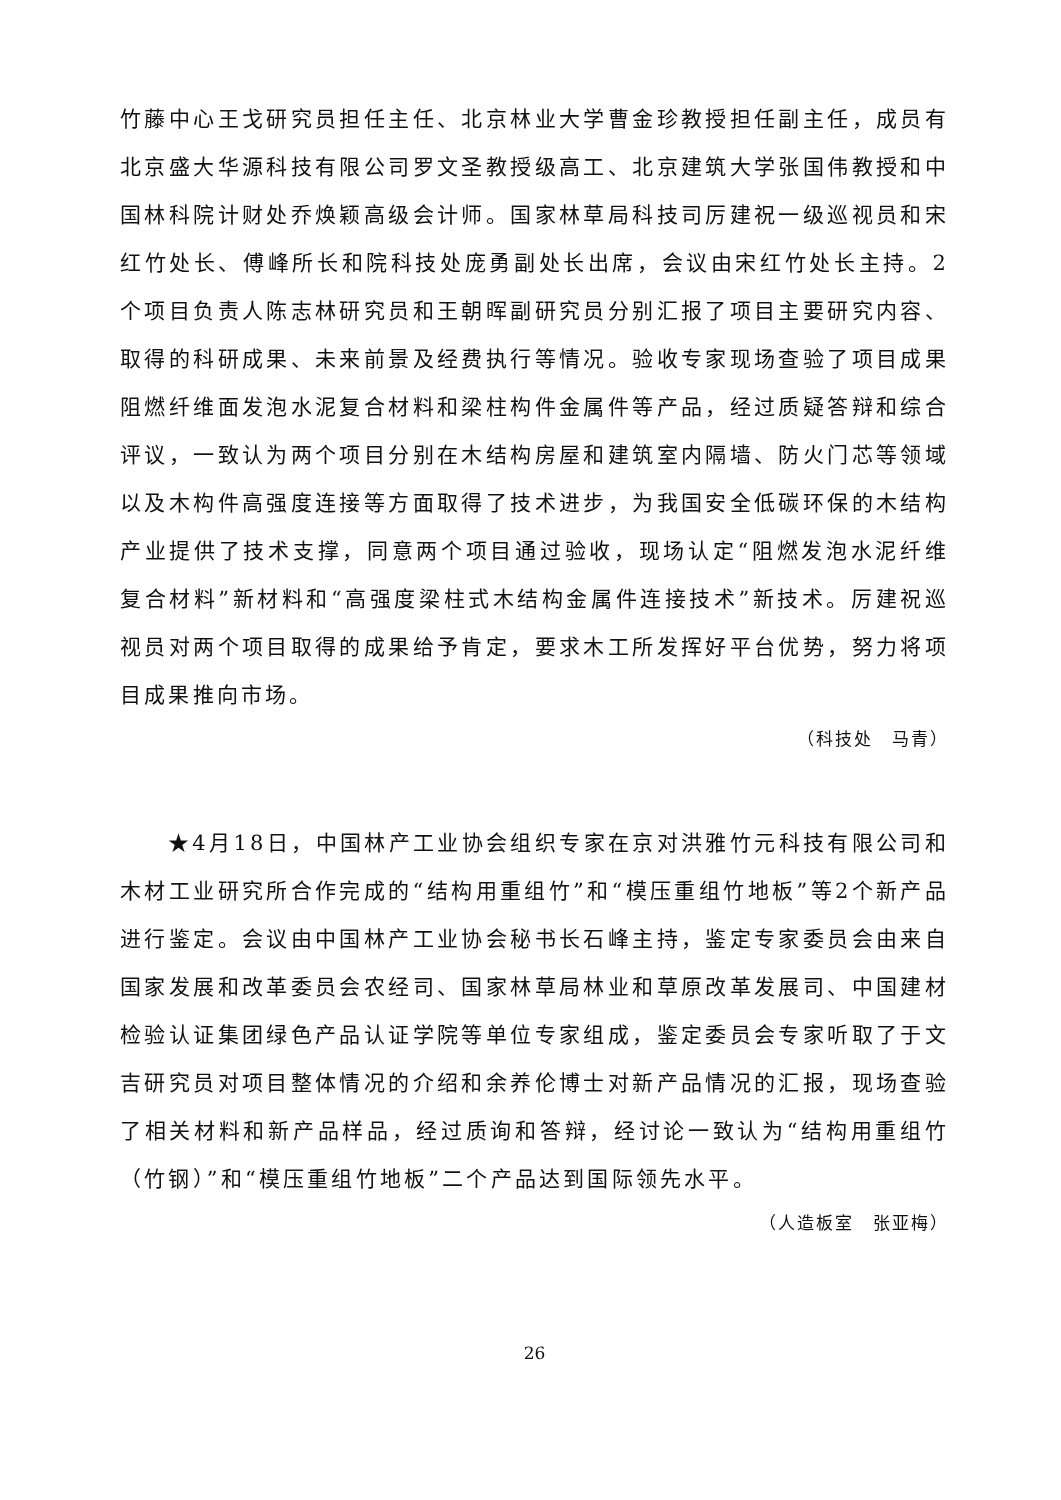竹藤中心王戈研究员担任主任、北京林业大学曹金珍教授担任副主任，成员有北京盛大华源科技有限公司罗文圣教授级高工、北京建筑大学张国伟教授和中国林科院计财处乔焕颖高级会计师。国家林草局科技司厉建祝一级巡视员和宋红竹处长、傅峰所长和院科技处庞勇副处长出席，会议由宋红竹处长主持。2个项目负责人陈志林研究员和王朝晖副研究员分别汇报了项目主要研究内容、取得的科研成果、未来前景及经费执行等情况。验收专家现场查验了项目成果阻燃纤维面发泡水泥复合材料和梁柱构件金属件等产品，经过质疑答辩和综合评议，一致认为两个项目分别在木结构房屋和建筑室内隔墙、防火门芯等领域以及木构件高强度连接等方面取得了技术进步，为我国安全低碳环保的木结构产业提供了技术支撑，同意两个项目通过验收，现场认定“阻燃发泡水泥纤维复合材料”新材料和“高强度梁柱式木结构金属件连接技术”新技术。厉建祝巡视员对两个项目取得的成果给予肯定，要求木工所发挥好平台优势，努力将项目成果推向市场。
（科技处　马青）
★4月18日，中国林产工业协会组织专家在京对洪雅竹元科技有限公司和木材工业研究所合作完成的“结构用重组竹”和“模压重组竹地板”等2个新产品进行鉴定。会议由中国林产工业协会秘书长石峰主持，鉴定专家委员会由来自国家发展和改革委员会农经司、国家林草局林业和草原改革发展司、中国建材检验认证集团绿色产品认证学院等单位专家组成，鉴定委员会专家听取了于文吉研究员对项目整体情况的介绍和余养伦博士对新产品情况的汇报，现场查验了相关材料和新产品样品，经过质询和答辩，经讨论一致认为“结构用重组竹（竹钢）”和“模压重组竹地板”二个产品达到国际领先水平。
（人造板室　张亚梅）
26